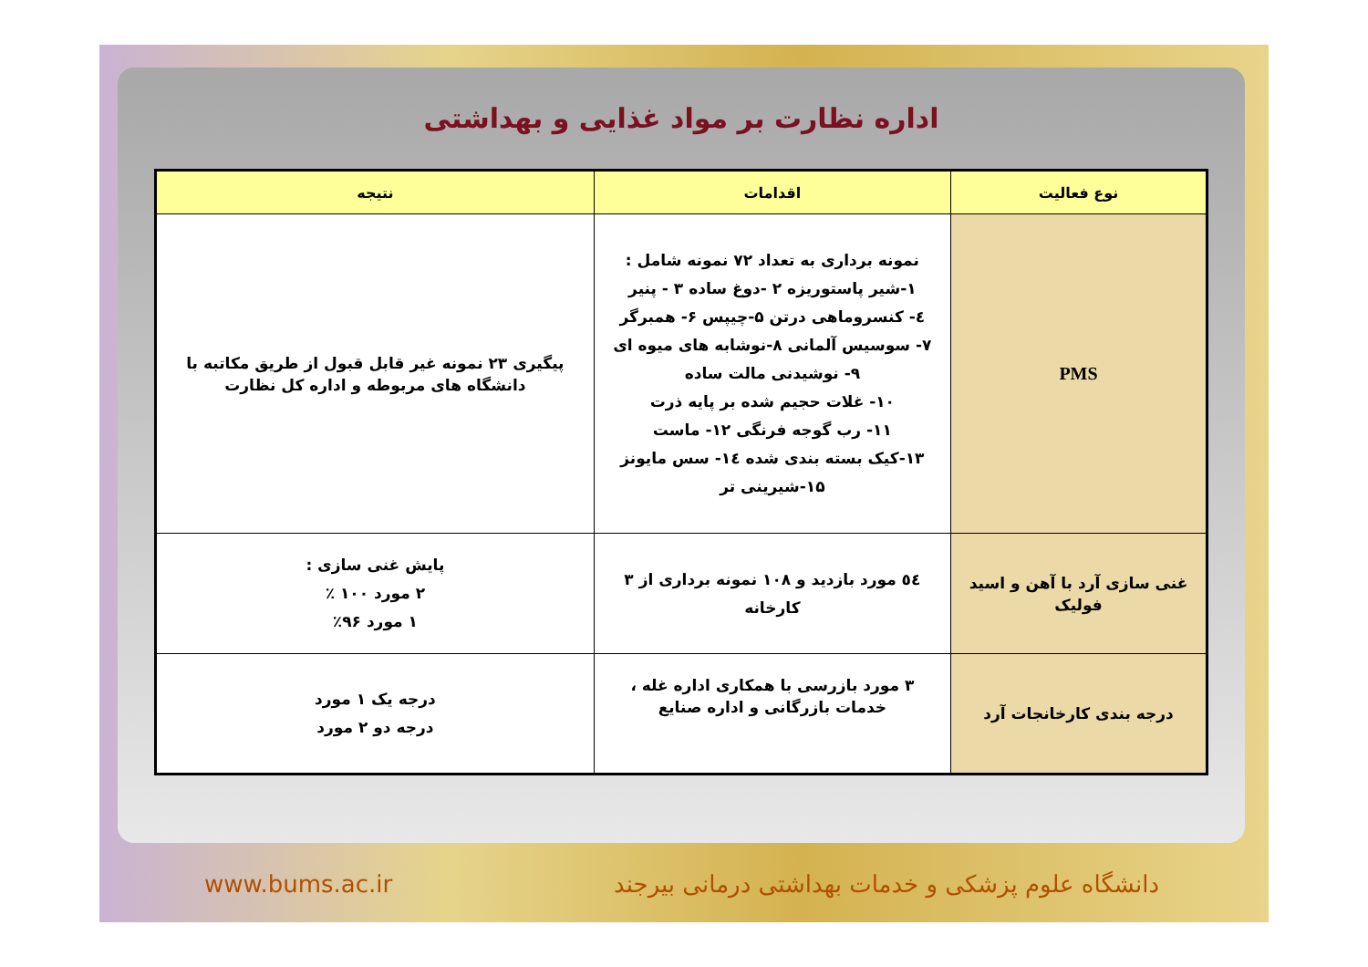اداره نظارت بر مواد غذایی و بهداشتی
| نوع فعالیت | اقدامات | نتیجه |
| --- | --- | --- |
| PMS | نمونه برداری به تعداد ۷۲ نمونه شامل : ۱-شیر پاستوریزه ۲ -دوغ ساده ۳ - پنیر ٤- کنسروماهی درتن ۵-چیپس ۶- همبرگر ۷- سوسیس آلمانی ۸-نوشابه های میوه ای ۹- نوشیدنی مالت ساده ۱۰- غلات حجیم شده بر پایه ذرت ۱۱- رب گوجه فرنگی ۱۲- ماست ۱۳-کیک بسته بندی شده ١٤- سس مایونز ۱۵-شیرینی تر | پیگیری ۲۳ نمونه غیر قابل قبول از طریق مکاتبه با دانشگاه های مربوطه و اداره کل نظارت |
| غنی سازی آرد با آهن و اسید فولیک | ٥٤ مورد بازدید و ۱۰۸ نمونه برداری از ۳ کارخانه | پایش غنی سازی : ۲ مورد ۱۰۰ ٪ ۱ مورد ۹۶٪ |
| درجه بندی کارخانجات آرد | ۳ مورد بازرسی با همکاری اداره غله ، خدمات بازرگانی و اداره صنایع | درجه یک ۱ مورد درجه دو ۲ مورد |
www.bums.ac.ir دانشگاه علوم پزشکی و خدمات بهداشتی درمانی بیرجند